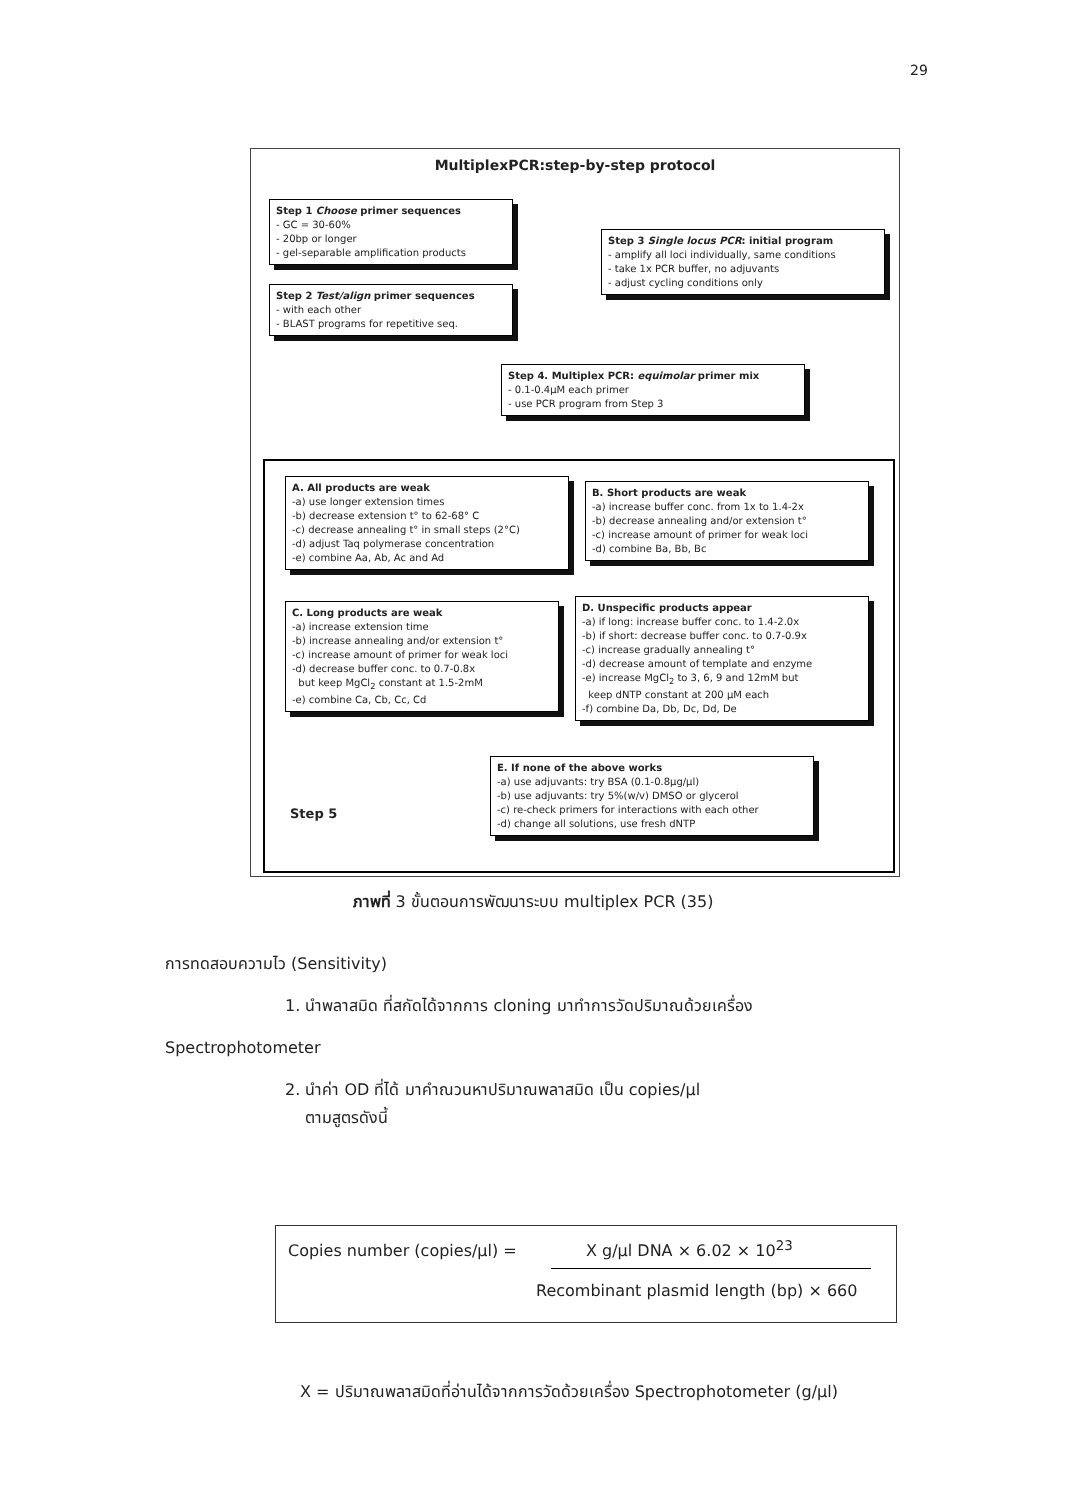29
MultiplexPCR:step-by-step protocol
Step 1 Choose primer sequences
- GC = 30-60%
- 20bp or longer
- gel-separable amplification products
Step 2 Test/align primer sequences
- with each other
- BLAST programs for repetitive seq.
Step 3 Single locus PCR: initial program
- amplify all loci individually, same conditions
- take 1x PCR buffer, no adjuvants
- adjust cycling conditions only
Step 4. Multiplex PCR: equimolar primer mix
- 0.1-0.4μM each primer
- use PCR program from Step 3
A. All products are weak
-a) use longer extension times
-b) decrease extension t° to 62-68° C
-c) decrease annealing t° in small steps (2°C)
-d) adjust Taq polymerase concentration
-e) combine Aa, Ab, Ac and Ad
B. Short products are weak
-a) increase buffer conc. from 1x to 1.4-2x
-b) decrease annealing and/or extension t°
-c) increase amount of primer for weak loci
-d) combine Ba, Bb, Bc
C. Long products are weak
-a) increase extension time
-b) increase annealing and/or extension t°
-c) increase amount of primer for weak loci
-d) decrease buffer conc. to 0.7-0.8x
but keep MgCl<sub>2</sub> constant at 1.5-2mM
-e) combine Ca, Cb, Cc, Cd
D. Unspecific products appear
-a) if long: increase buffer conc. to 1.4-2.0x
-b) if short: decrease buffer conc. to 0.7-0.9x
-c) increase gradually annealing t°
-d) decrease amount of template and enzyme
-e) increase MgCl<sub>2</sub> to 3, 6, 9 and 12mM but
keep dNTP constant at 200 μM each
-f) combine Da, Db, Dc, Dd, De
Step 5
E. If none of the above works
-a) use adjuvants: try BSA (0.1-0.8μg/μl)
-b) use adjuvants: try 5%(w/v) DMSO or glycerol
-c) re-check primers for interactions with each other
-d) change all solutions, use fresh dNTP
ภาพที่ 3 ขั้นตอนการพัฒนาระบบ multiplex PCR (35)
การทดสอบความไว (Sensitivity)
1. นำพลาสมิด ที่สกัดได้จากการ cloning มาทำการวัดปริมาณด้วยเครื่อง
Spectrophotometer
2. นำค่า OD ที่ได้ มาคำณวนหาปริมาณพลาสมิด เป็น copies/μl
ตามสูตรดังนี้
Copies number (copies/μl) = X g/μl DNA × 6.02 × 10<sup>23</sup>
Recombinant plasmid length (bp) × 660
X = ปริมาณพลาสมิดที่อ่านได้จากการวัดด้วยเครื่อง Spectrophotometer (g/μl)